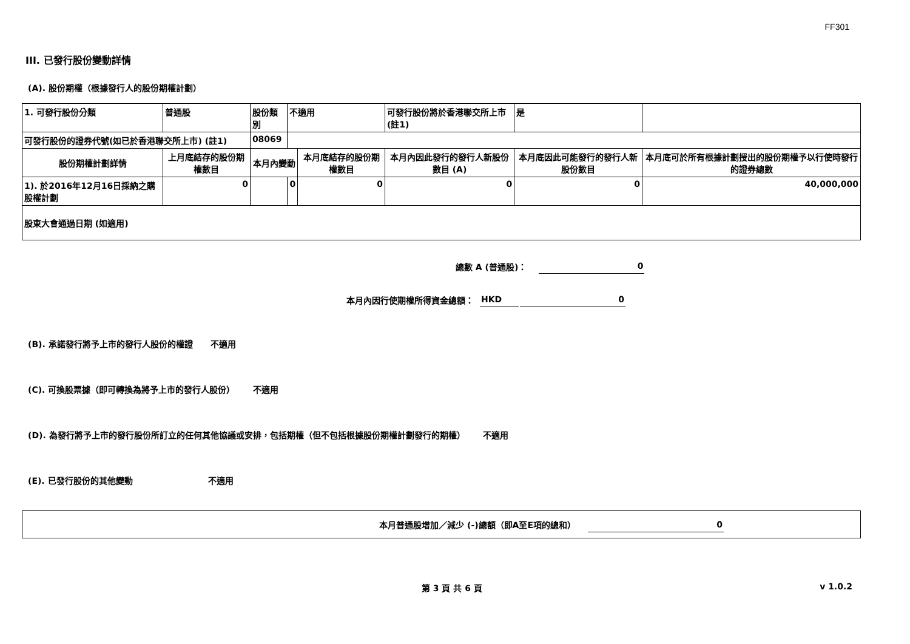FF301
III. 已發行股份變動詳情
(A). 股份期權（根據發行人的股份期權計劃）
| 1. 可發行股份分類 | 普通股 | 股份類別 | 不適用 | | 可發行股份將於香港聯交所上市 (註1) | | 是 | |
| 可發行股份的證券代號(如已於香港聯交所上市) (註1) | | 08069 | | | | | | |
| 股份期權計劃詳情 | 上月底結存的股份期權數目 | 本月內變動 | | 本月底結存的股份期權數目 | 本月內因此發行的發行人新股份數目 (A) | 本月底因此可能發行的發行人新股份數目 | | 本月底可於所有根據計劃授出的股份期權予以行使時發行的證券總數 |
| 1). 於2016年12月16日採納之購股權計劃 | 0 | | 0 | 0 | 0 | 0 | | 40,000,000 |
| 股東大會通過日期 (如適用) | | | | | | | | |
總數 A (普通股)： 0
本月內因行使期權所得資金總額： HKD 0
(B). 承諾發行將予上市的發行人股份的權證 不適用
(C). 可換股票據（即可轉換為將予上市的發行人股份） 不適用
(D). 為發行將予上市的發行股份所訂立的任何其他協議或安排，包括期權（但不包括根據股份期權計劃發行的期權） 不適用
(E). 已發行股份的其他變動 不適用
本月普通股增加／減少 (-)總額（即A至E項的總和） 0
第 3 頁 共 6 頁 v 1.0.2